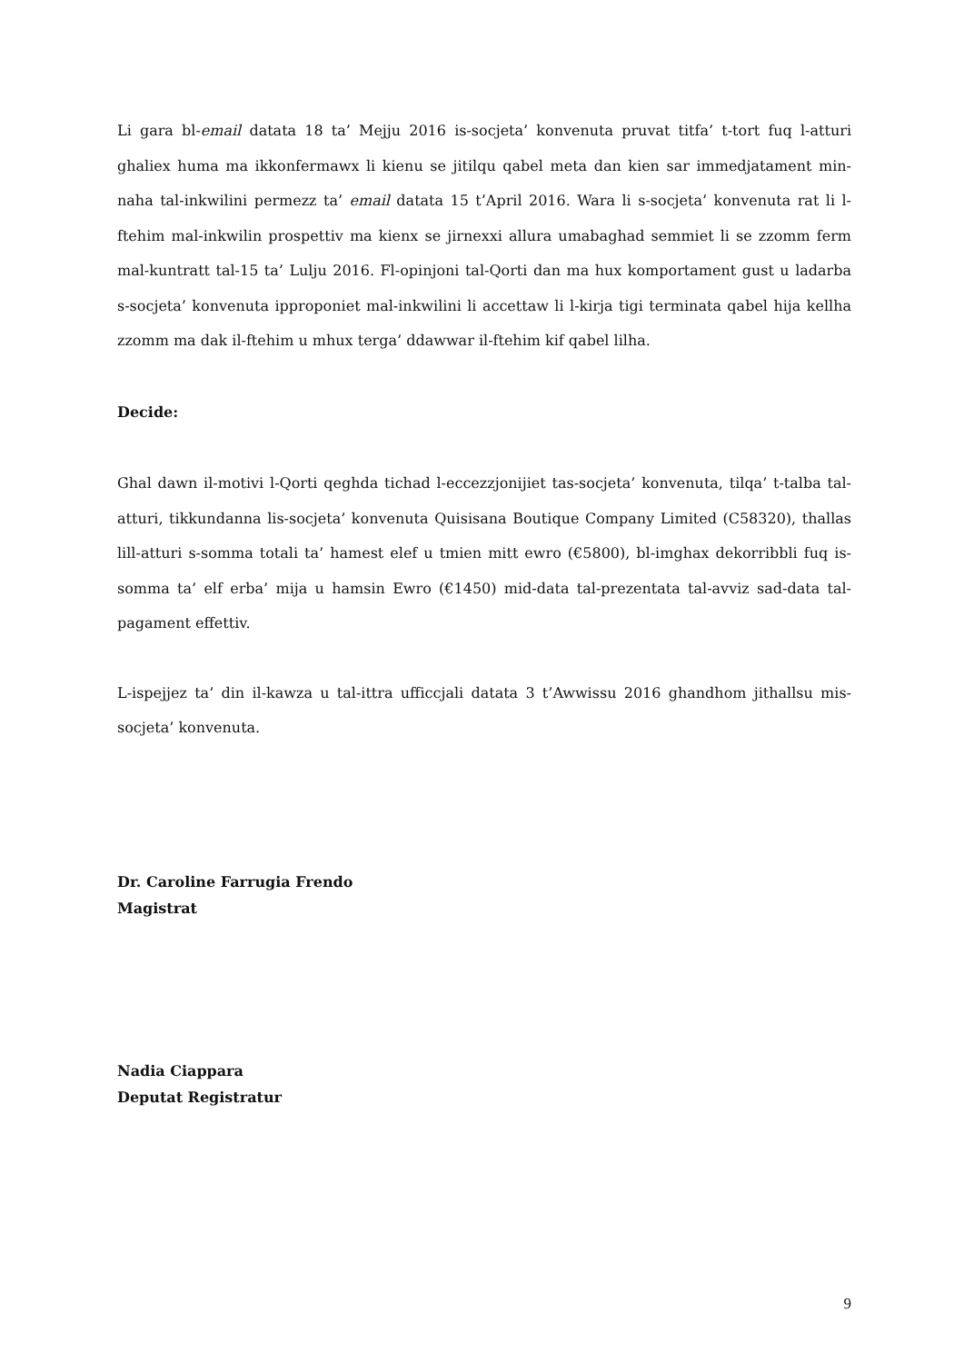Li gara bl-email datata 18 ta’ Mejju 2016 is-socjeta’ konvenuta pruvat titfa’ t-tort fuq l-atturi ghaliex huma ma ikkonfermawx li kienu se jitilqu qabel meta dan kien sar immedjatament min-naha tal-inkwilini permezz ta’ email datata 15 t’April 2016. Wara li s-socjeta’ konvenuta rat li l-ftehim mal-inkwilin prospettiv ma kienx se jirnexxi allura umabaghad semmiet li se zzomm ferm mal-kuntratt tal-15 ta’ Lulju 2016. Fl-opinjoni tal-Qorti dan ma hux komportament gust u ladarba s-socjeta’ konvenuta ipproponiet mal-inkwilini li accettaw li l-kirja tigi terminata qabel hija kellha zzomm ma dak il-ftehim u mhux terga’ ddawwar il-ftehim kif qabel lilha.
Decide:
Ghal dawn il-motivi l-Qorti qeghda tichad l-eccezzjonijiet tas-socjeta’ konvenuta, tilqa’ t-talba tal-atturi, tikkundanna lis-socjeta’ konvenuta Quisisana Boutique Company Limited (C58320), thallas lill-atturi s-somma totali ta’ hamest elef u tmien mitt ewro (€5800), bl-imghax dekorribbli fuq is-somma ta’ elf erba’ mija u hamsin Ewro (€1450) mid-data tal-prezentata tal-avviz sad-data tal-pagament effettiv.
L-ispejjez ta’ din il-kawza u tal-ittra ufficcjali datata 3 t’Awwissu 2016 ghandhom jithallsu mis-socjeta’ konvenuta.
Dr. Caroline Farrugia Frendo
Magistrat
Nadia Ciappara
Deputat Registratur
9